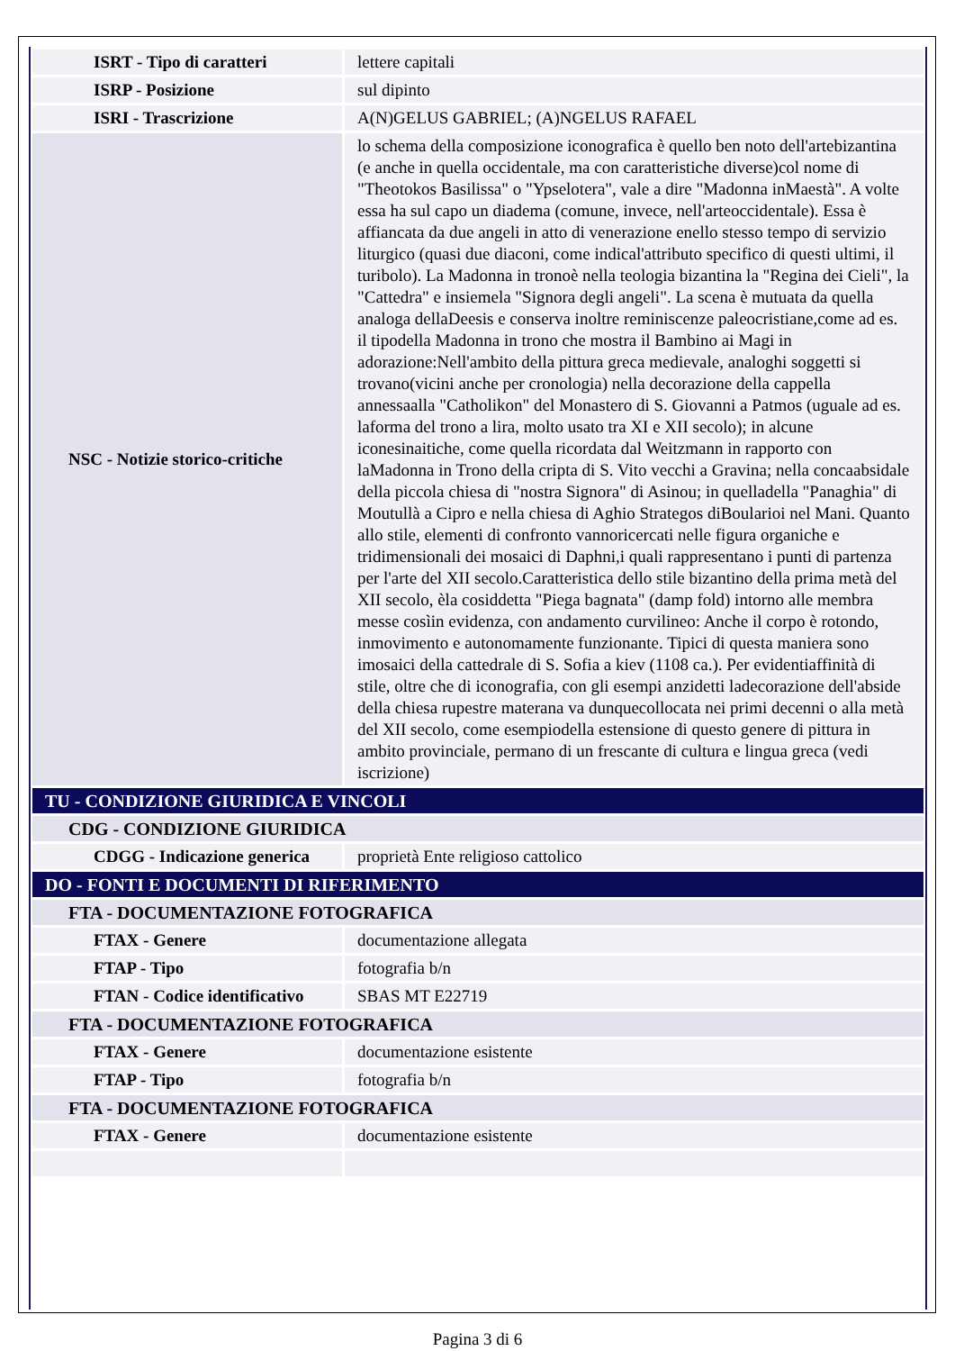| ISRT - Tipo di caratteri | lettere capitali |
| ISRP - Posizione | sul dipinto |
| ISRI - Trascrizione | A(N)GELUS GABRIEL; (A)NGELUS RAFAEL |
| NSC - Notizie storico-critiche | lo schema della composizione iconografica è quello ben noto dell'artebizantina (e anche in quella occidentale, ma con caratteristiche diverse)col nome di "Theotokos Basilissa" o "Ypselotera", vale a dire "Madonna inMaestà". A volte essa ha sul capo un diadema (comune, invece, nell'arteoccidentale). Essa è affiancata da due angeli in atto di venerazione enello stesso tempo di servizio liturgico (quasi due diaconi, come indical'attributo specifico di questi ultimi, il turibolo). La Madonna in tronoè nella teologia bizantina la "Regina dei Cieli", la "Cattedra" e insiemela "Signora degli angeli". La scena è mutuata da quella analoga dellaDeesis e conserva inoltre reminiscenze paleocristiane,come ad es. il tipodella Madonna in trono che mostra il Bambino ai Magi in adorazione:Nell'ambito della pittura greca medievale, analoghi soggetti si trovano(vicini anche per cronologia) nella decorazione della cappella annessaalla "Catholikon" del Monastero di S. Giovanni a Patmos (uguale ad es. laforma del trono a lira, molto usato tra XI e XII secolo); in alcune iconesinaitiche, come quella ricordata dal Weitzmann in rapporto con laMadonna in Trono della cripta di S. Vito vecchi a Gravina; nella concaabsidale della piccola chiesa di "nostra Signora" di Asinou; in quelladella "Panaghia" di Moutullà a Cipro e nella chiesa di Aghio Strategos diBoularioi nel Mani. Quanto allo stile, elementi di confronto vannoricercati nelle figura organiche e tridimensionali dei mosaici di Daphni,i quali rappresentano i punti di partenza per l'arte del XII secolo.Caratteristica dello stile bizantino della prima metà del XII secolo, èla cosiddetta "Piega bagnata" (damp fold) intorno alle membra messe cosìin evidenza, con andamento curvilineo: Anche il corpo è rotondo, inmovimento e autonomamente funzionante. Tipici di questa maniera sono imosaici della cattedrale di S. Sofia a kiev (1108 ca.). Per evidentiaffinità di stile, oltre che di iconografia, con gli esempi anzidetti ladecorazione dell'abside della chiesa rupestre materana va dunquecollocata nei primi decenni o alla metà del XII secolo, come esempiodella estensione di questo genere di pittura in ambito provinciale, permano di un frescante di cultura e lingua greca (vedi iscrizione) |
| TU - CONDIZIONE GIURIDICA E VINCOLI | |
| CDG - CONDIZIONE GIURIDICA | |
| CDGG - Indicazione generica | proprietà Ente religioso cattolico |
| DO - FONTI E DOCUMENTI DI RIFERIMENTO | |
| FTA - DOCUMENTAZIONE FOTOGRAFICA | |
| FTAX - Genere | documentazione allegata |
| FTAP - Tipo | fotografia b/n |
| FTAN - Codice identificativo | SBAS MT E22719 |
| FTA - DOCUMENTAZIONE FOTOGRAFICA | |
| FTAX - Genere | documentazione esistente |
| FTAP - Tipo | fotografia b/n |
| FTA - DOCUMENTAZIONE FOTOGRAFICA | |
| FTAX - Genere | documentazione esistente |
Pagina 3 di 6